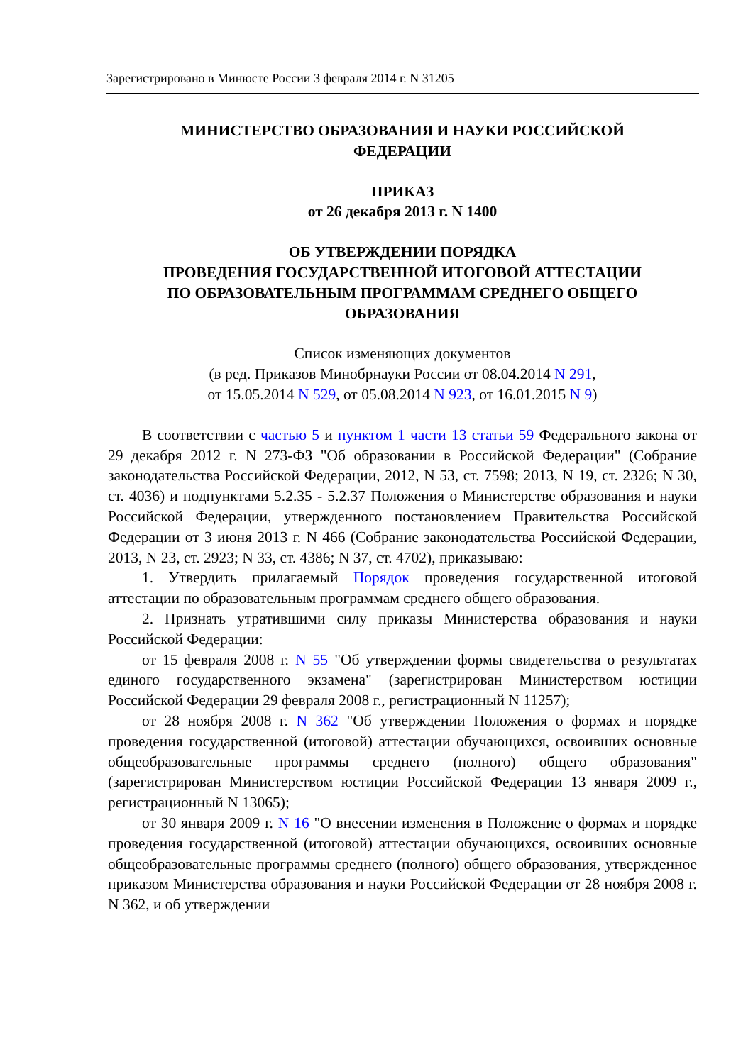Зарегистрировано в Минюсте России 3 февраля 2014 г. N 31205
МИНИСТЕРСТВО ОБРАЗОВАНИЯ И НАУКИ РОССИЙСКОЙ
ФЕДЕРАЦИИ
ПРИКАЗ
от 26 декабря 2013 г. N 1400
ОБ УТВЕРЖДЕНИИ ПОРЯДКА
ПРОВЕДЕНИЯ ГОСУДАРСТВЕННОЙ ИТОГОВОЙ АТТЕСТАЦИИ
ПО ОБРАЗОВАТЕЛЬНЫМ ПРОГРАММАМ СРЕДНЕГО ОБЩЕГО
ОБРАЗОВАНИЯ
Список изменяющих документов
(в ред. Приказов Минобрнауки России от 08.04.2014 N 291,
от 15.05.2014 N 529, от 05.08.2014 N 923, от 16.01.2015 N 9)
В соответствии с частью 5 и пунктом 1 части 13 статьи 59 Федерального закона от 29 декабря 2012 г. N 273-ФЗ "Об образовании в Российской Федерации" (Собрание законодательства Российской Федерации, 2012, N 53, ст. 7598; 2013, N 19, ст. 2326; N 30, ст. 4036) и подпунктами 5.2.35 - 5.2.37 Положения о Министерстве образования и науки Российской Федерации, утвержденного постановлением Правительства Российской Федерации от 3 июня 2013 г. N 466 (Собрание законодательства Российской Федерации, 2013, N 23, ст. 2923; N 33, ст. 4386; N 37, ст. 4702), приказываю:
1. Утвердить прилагаемый Порядок проведения государственной итоговой аттестации по образовательным программам среднего общего образования.
2. Признать утратившими силу приказы Министерства образования и науки Российской Федерации:
от 15 февраля 2008 г. N 55 "Об утверждении формы свидетельства о результатах единого государственного экзамена" (зарегистрирован Министерством юстиции Российской Федерации 29 февраля 2008 г., регистрационный N 11257);
от 28 ноября 2008 г. N 362 "Об утверждении Положения о формах и порядке проведения государственной (итоговой) аттестации обучающихся, освоивших основные общеобразовательные программы среднего (полного) общего образования" (зарегистрирован Министерством юстиции Российской Федерации 13 января 2009 г., регистрационный N 13065);
от 30 января 2009 г. N 16 "О внесении изменения в Положение о формах и порядке проведения государственной (итоговой) аттестации обучающихся, освоивших основные общеобразовательные программы среднего (полного) общего образования, утвержденное приказом Министерства образования и науки Российской Федерации от 28 ноября 2008 г. N 362, и об утверждении